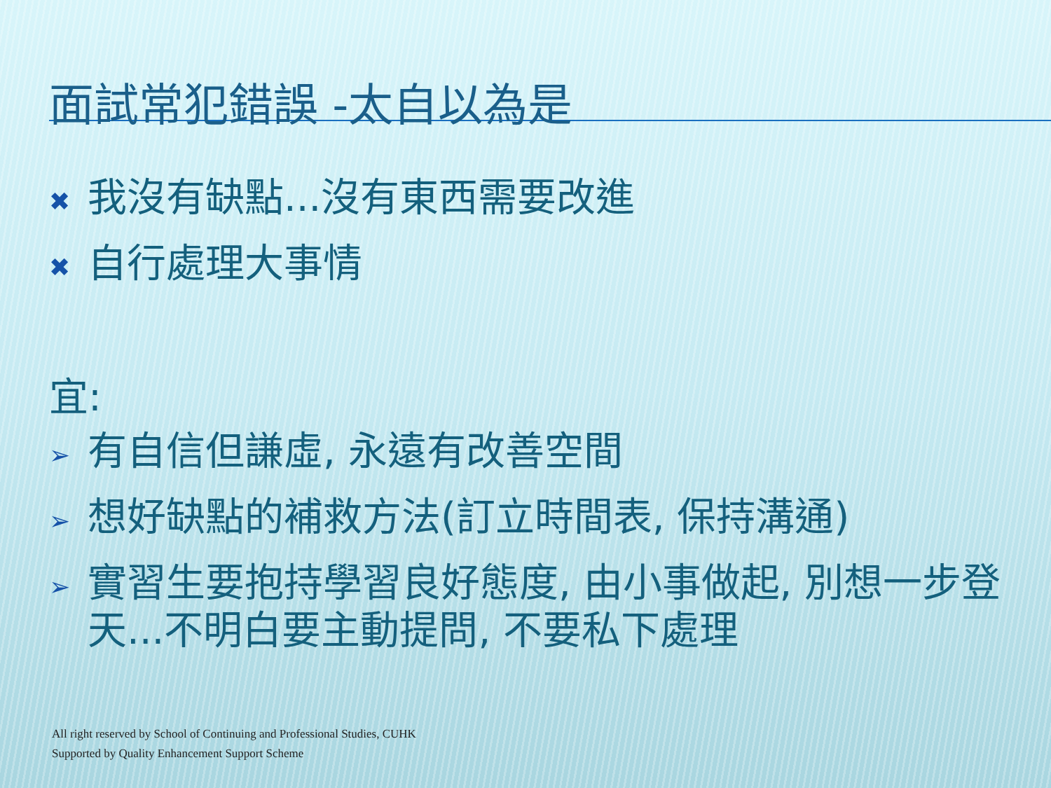面試常犯錯誤 -太自以為是
✖ 我沒有缺點...沒有東西需要改進
✖ 自行處理大事情
宜:
➢ 有自信但謙虛, 永遠有改善空間
➢ 想好缺點的補救方法(訂立時間表, 保持溝通)
➢ 實習生要抱持學習良好態度, 由小事做起, 別想一步登天...不明白要主動提問, 不要私下處理
All right reserved by School of Continuing and Professional Studies, CUHK
Supported by Quality Enhancement Support Scheme